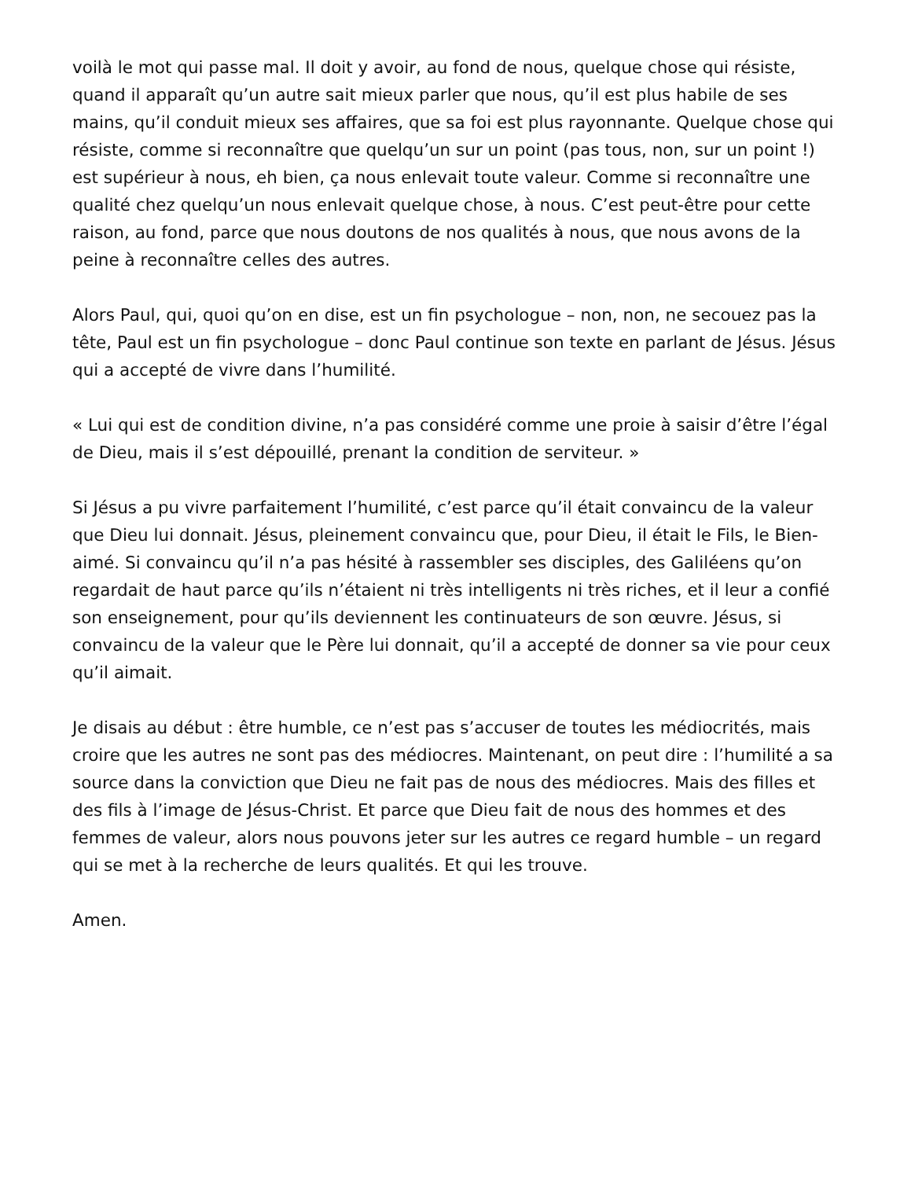voilà le mot qui passe mal. Il doit y avoir, au fond de nous, quelque chose qui résiste, quand il apparaît qu’un autre sait mieux parler que nous, qu’il est plus habile de ses mains, qu’il conduit mieux ses affaires, que sa foi est plus rayonnante. Quelque chose qui résiste, comme si reconnaître que quelqu’un sur un point (pas tous, non, sur un point !) est supérieur à nous, eh bien, ça nous enlevait toute valeur. Comme si reconnaître une qualité chez quelqu’un nous enlevait quelque chose, à nous. C’est peut-être pour cette raison, au fond, parce que nous doutons de nos qualités à nous, que nous avons de la peine à reconnaître celles des autres.
Alors Paul, qui, quoi qu’on en dise, est un fin psychologue – non, non, ne secouez pas la tête, Paul est un fin psychologue – donc Paul continue son texte en parlant de Jésus. Jésus qui a accepté de vivre dans l’humilité.
« Lui qui est de condition divine, n’a pas considéré comme une proie à saisir d’être l’égal de Dieu, mais il s’est dépouillé, prenant la condition de serviteur. »
Si Jésus a pu vivre parfaitement l’humilité, c’est parce qu’il était convaincu de la valeur que Dieu lui donnait. Jésus, pleinement convaincu que, pour Dieu, il était le Fils, le Bien-aimé. Si convaincu qu’il n’a pas hésité à rassembler ses disciples, des Galiléens qu’on regardait de haut parce qu’ils n’étaient ni très intelligents ni très riches, et il leur a confié son enseignement, pour qu’ils deviennent les continuateurs de son œuvre. Jésus, si convaincu de la valeur que le Père lui donnait, qu’il a accepté de donner sa vie pour ceux qu’il aimait.
Je disais au début : être humble, ce n’est pas s’accuser de toutes les médiocrités, mais croire que les autres ne sont pas des médiocres. Maintenant, on peut dire : l’humilité a sa source dans la conviction que Dieu ne fait pas de nous des médiocres. Mais des filles et des fils à l’image de Jésus-Christ. Et parce que Dieu fait de nous des hommes et des femmes de valeur, alors nous pouvons jeter sur les autres ce regard humble – un regard qui se met à la recherche de leurs qualités. Et qui les trouve.
Amen.